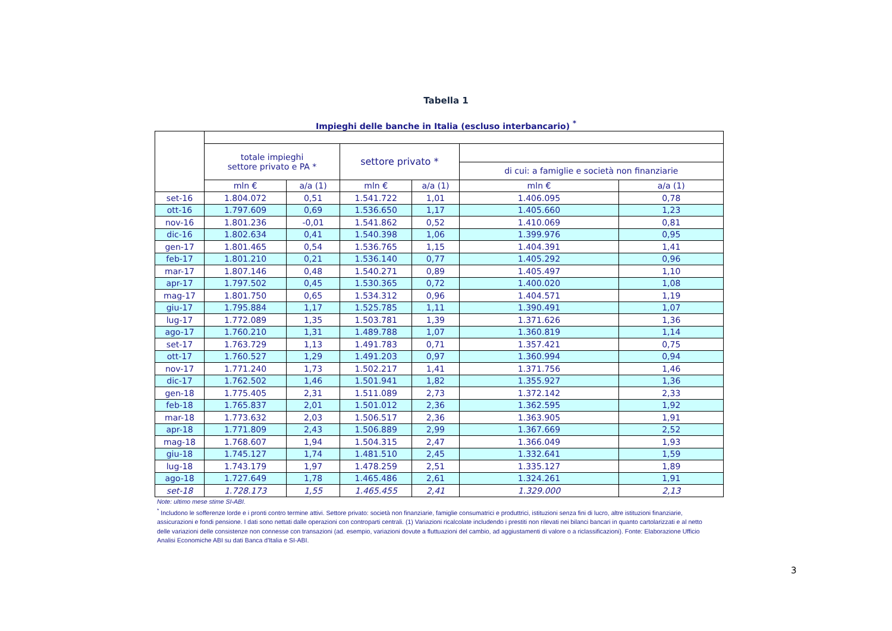Tabella 1
Impieghi delle banche in Italia (escluso interbancario) <sup>*</sup>
| | totale impieghi settore privato e PA * | | settore privato * | | | |
| --- | --- | --- | --- | --- | --- | --- |
| | | | | | di cui: a famiglie e società non finanziarie | |
| | mln € | a/a (1) | mln € | a/a (1) | mln € | a/a (1) |
| set-16 | 1.804.072 | 0,51 | 1.541.722 | 1,01 | 1.406.095 | 0,78 |
| ott-16 | 1.797.609 | 0,69 | 1.536.650 | 1,17 | 1.405.660 | 1,23 |
| nov-16 | 1.801.236 | -0,01 | 1.541.862 | 0,52 | 1.410.069 | 0,81 |
| dic-16 | 1.802.634 | 0,41 | 1.540.398 | 1,06 | 1.399.976 | 0,95 |
| gen-17 | 1.801.465 | 0,54 | 1.536.765 | 1,15 | 1.404.391 | 1,41 |
| feb-17 | 1.801.210 | 0,21 | 1.536.140 | 0,77 | 1.405.292 | 0,96 |
| mar-17 | 1.807.146 | 0,48 | 1.540.271 | 0,89 | 1.405.497 | 1,10 |
| apr-17 | 1.797.502 | 0,45 | 1.530.365 | 0,72 | 1.400.020 | 1,08 |
| mag-17 | 1.801.750 | 0,65 | 1.534.312 | 0,96 | 1.404.571 | 1,19 |
| giu-17 | 1.795.884 | 1,17 | 1.525.785 | 1,11 | 1.390.491 | 1,07 |
| lug-17 | 1.772.089 | 1,35 | 1.503.781 | 1,39 | 1.371.626 | 1,36 |
| ago-17 | 1.760.210 | 1,31 | 1.489.788 | 1,07 | 1.360.819 | 1,14 |
| set-17 | 1.763.729 | 1,13 | 1.491.783 | 0,71 | 1.357.421 | 0,75 |
| ott-17 | 1.760.527 | 1,29 | 1.491.203 | 0,97 | 1.360.994 | 0,94 |
| nov-17 | 1.771.240 | 1,73 | 1.502.217 | 1,41 | 1.371.756 | 1,46 |
| dic-17 | 1.762.502 | 1,46 | 1.501.941 | 1,82 | 1.355.927 | 1,36 |
| gen-18 | 1.775.405 | 2,31 | 1.511.089 | 2,73 | 1.372.142 | 2,33 |
| feb-18 | 1.765.837 | 2,01 | 1.501.012 | 2,36 | 1.362.595 | 1,92 |
| mar-18 | 1.773.632 | 2,03 | 1.506.517 | 2,36 | 1.363.905 | 1,91 |
| apr-18 | 1.771.809 | 2,43 | 1.506.889 | 2,99 | 1.367.669 | 2,52 |
| mag-18 | 1.768.607 | 1,94 | 1.504.315 | 2,47 | 1.366.049 | 1,93 |
| giu-18 | 1.745.127 | 1,74 | 1.481.510 | 2,45 | 1.332.641 | 1,59 |
| lug-18 | 1.743.179 | 1,97 | 1.478.259 | 2,51 | 1.335.127 | 1,89 |
| ago-18 | 1.727.649 | 1,78 | 1.465.486 | 2,61 | 1.324.261 | 1,91 |
| set-18 | 1.728.173 | 1,55 | 1.465.455 | 2,41 | 1.329.000 | 2,13 |
Note: ultimo mese stime SI-ABI.
<sup>*</sup> Includono le sofferenze lorde e i pronti contro termine attivi. Settore privato: società non finanziarie, famiglie consumatrici e produttrici, istituzioni senza fini di lucro, altre istituzioni finanziarie, assicurazioni e fondi pensione. I dati sono nettati dalle operazioni con controparti centrali. (1) Variazioni ricalcolate includendo i prestiti non rilevati nei bilanci bancari in quanto cartolarizzati e al netto delle variazioni delle consistenze non connesse con transazioni (ad. esempio, variazioni dovute a fluttuazioni del cambio, ad aggiustamenti di valore o a riclassificazioni). Fonte: Elaborazione Ufficio Analisi Economiche ABI su dati Banca d'Italia e SI-ABI.
3